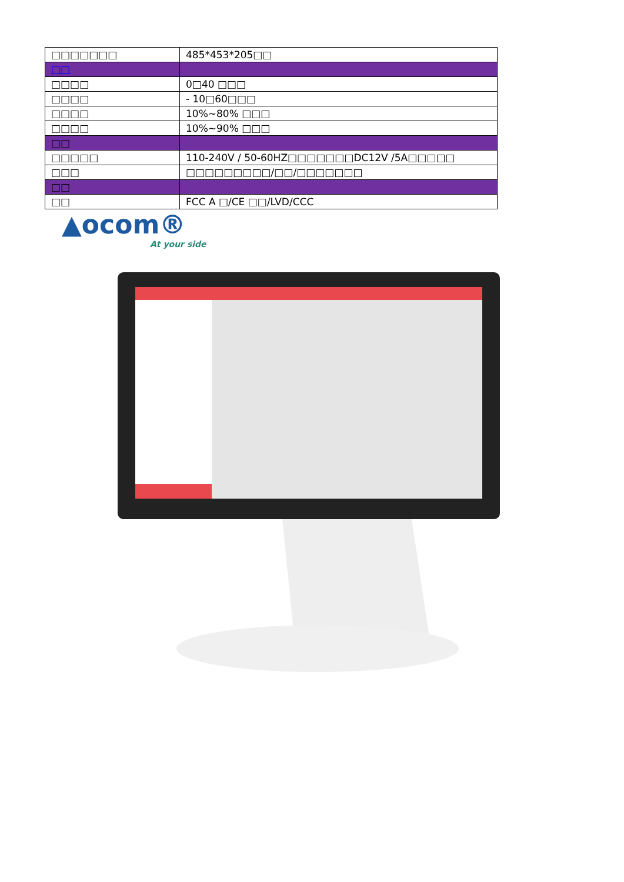| □□□□□□□ | 485*453*205□□ |
| □□ | |
| □□□□ | 0□40 □□□ |
| □□□□ | - 10□60□□□ |
| □□□□ | 10%~80% □□□ |
| □□□□ | 10%~90% □□□ |
| □□ | |
| □□□□□ | 110-240V / 50-60HZ□□□□□□□DC12V /5A□□□□□ |
| □□□ | □□□□□□□□□/□□/□□□□□□□ |
| □□ | |
| □□ | FCC A □/CE □□/LVD/CCC |
▲ocom®
At your side